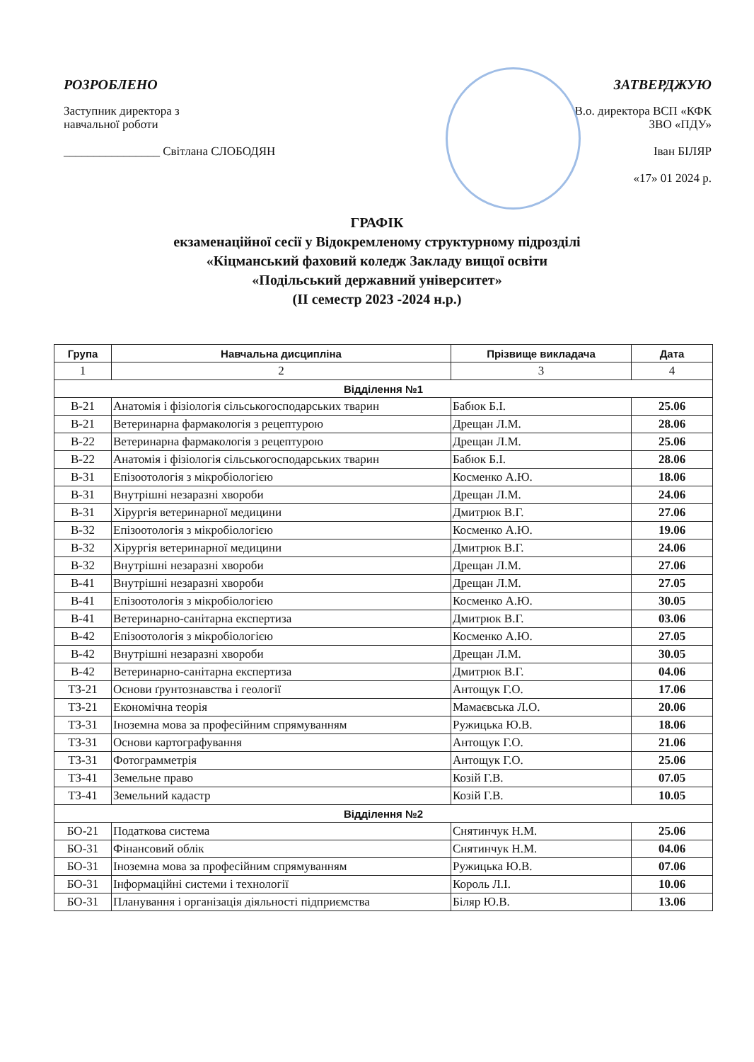РОЗРОБЛЕНО
Заступник директора з
навчальної роботи
________________ Світлана СЛОБОДЯН
ЗАТВЕРДЖУЮ
В.о. директора ВСП «КФК
ЗВО «ПДУ»
Іван БІЛЯР
«17» 01 2024 р.
ГРАФІК
екзаменаційної сесії у Відокремленому структурному підрозділі
«Кіцманський фаховий коледж Закладу вищої освіти
«Подільський державний університет»
(ІІ семестр 2023 -2024 н.р.)
| Група | Навчальна дисципліна | Прізвище викладача | Дата |
| --- | --- | --- | --- |
| 1 | 2 | 3 | 4 |
| Відділення №1 | | | |
| В-21 | Анатомія і фізіологія сільськогосподарських тварин | Бабюк Б.І. | 25.06 |
| В-21 | Ветеринарна фармакологія з рецептурою | Дрещан Л.М. | 28.06 |
| В-22 | Ветеринарна фармакологія з рецептурою | Дрещан Л.М. | 25.06 |
| В-22 | Анатомія і фізіологія сільськогосподарських тварин | Бабюк Б.І. | 28.06 |
| В-31 | Епізоотологія з мікробіологією | Косменко А.Ю. | 18.06 |
| В-31 | Внутрішні незаразні хвороби | Дрещан Л.М. | 24.06 |
| В-31 | Хірургія ветеринарної медицини | Дмитрюк В.Г. | 27.06 |
| В-32 | Епізоотологія з мікробіологією | Косменко А.Ю. | 19.06 |
| В-32 | Хірургія ветеринарної медицини | Дмитрюк В.Г. | 24.06 |
| В-32 | Внутрішні незаразні хвороби | Дрещан Л.М. | 27.06 |
| В-41 | Внутрішні незаразні хвороби | Дрещан Л.М. | 27.05 |
| В-41 | Епізоотологія з мікробіологією | Косменко А.Ю. | 30.05 |
| В-41 | Ветеринарно-санітарна експертиза | Дмитрюк В.Г. | 03.06 |
| В-42 | Епізоотологія з мікробіологією | Косменко А.Ю. | 27.05 |
| В-42 | Внутрішні незаразні хвороби | Дрещан Л.М. | 30.05 |
| В-42 | Ветеринарно-санітарна експертиза | Дмитрюк В.Г. | 04.06 |
| ТЗ-21 | Основи ґрунтознавства і геології | Антощук Г.О. | 17.06 |
| ТЗ-21 | Економічна теорія | Мамаєвська Л.О. | 20.06 |
| ТЗ-31 | Іноземна мова за професійним спрямуванням | Ружицька Ю.В. | 18.06 |
| ТЗ-31 | Основи картографування | Антощук Г.О. | 21.06 |
| ТЗ-31 | Фотограмметрія | Антощук Г.О. | 25.06 |
| ТЗ-41 | Земельне право | Козій Г.В. | 07.05 |
| ТЗ-41 | Земельний кадастр | Козій Г.В. | 10.05 |
| Відділення №2 | | | |
| БО-21 | Податкова система | Снятинчук Н.М. | 25.06 |
| БО-31 | Фінансовий облік | Снятинчук Н.М. | 04.06 |
| БО-31 | Іноземна мова за професійним спрямуванням | Ружицька Ю.В. | 07.06 |
| БО-31 | Інформаційні системи і технології | Король Л.І. | 10.06 |
| БО-31 | Планування і організація діяльності підприємства | Біляр Ю.В. | 13.06 |